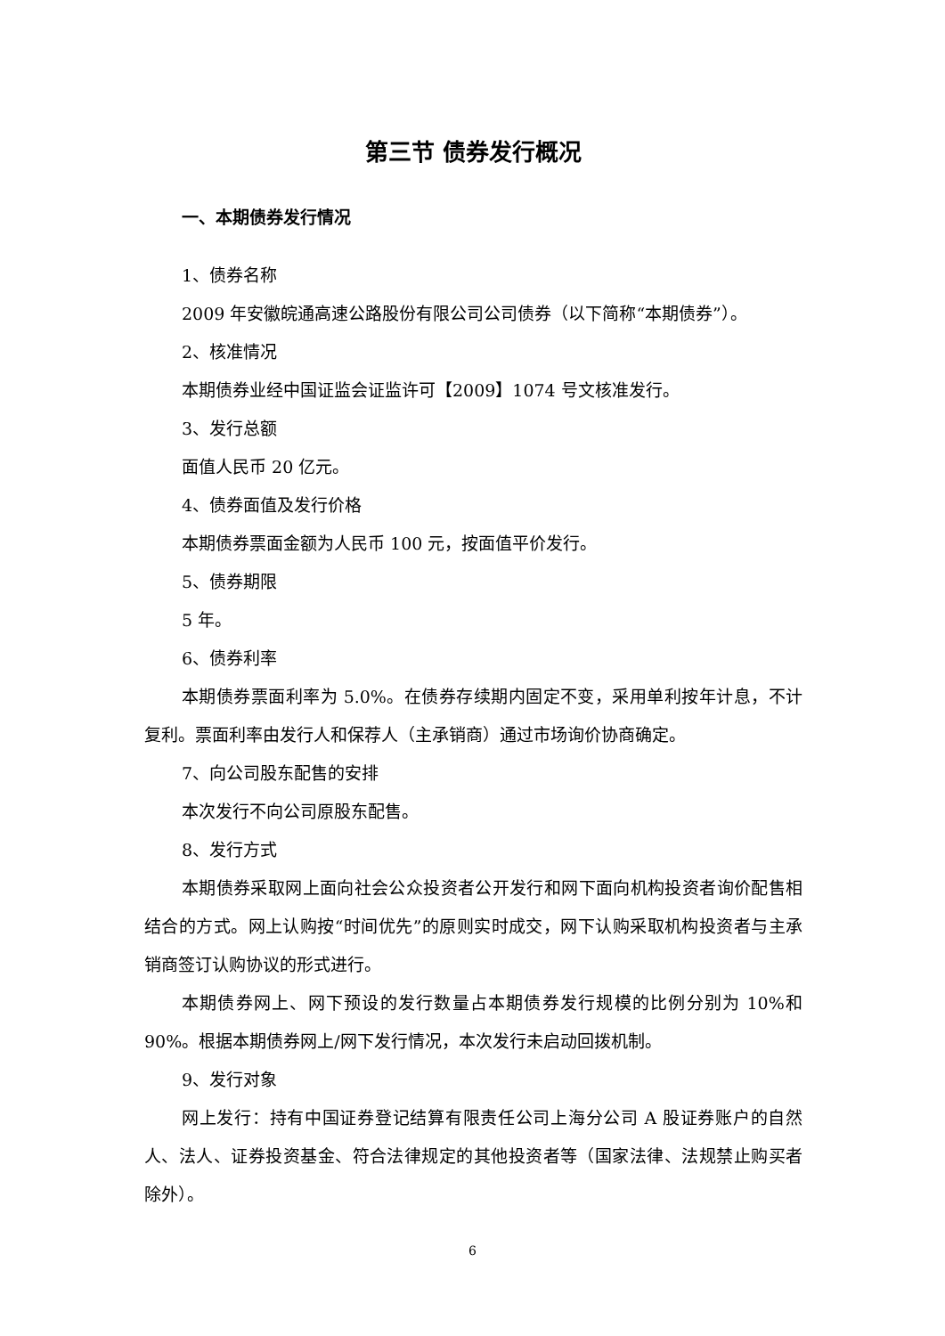第三节 债券发行概况
一、本期债券发行情况
1、债券名称
2009 年安徽皖通高速公路股份有限公司公司债券（以下简称“本期债券”）。
2、核准情况
本期债券业经中国证监会证监许可【2009】1074 号文核准发行。
3、发行总额
面值人民币 20 亿元。
4、债券面值及发行价格
本期债券票面金额为人民币 100 元，按面值平价发行。
5、债券期限
5 年。
6、债券利率
本期债券票面利率为 5.0%。在债券存续期内固定不变，采用单利按年计息，不计复利。票面利率由发行人和保荐人（主承销商）通过市场询价协商确定。
7、向公司股东配售的安排
本次发行不向公司原股东配售。
8、发行方式
本期债券采取网上面向社会公众投资者公开发行和网下面向机构投资者询价配售相结合的方式。网上认购按“时间优先”的原则实时成交，网下认购采取机构投资者与主承销商签订认购协议的形式进行。
本期债券网上、网下预设的发行数量占本期债券发行规模的比例分别为 10%和 90%。根据本期债券网上/网下发行情况，本次发行未启动回拨机制。
9、发行对象
网上发行：持有中国证券登记结算有限责任公司上海分公司 A 股证券账户的自然人、法人、证券投资基金、符合法律规定的其他投资者等（国家法律、法规禁止购买者除外）。
6